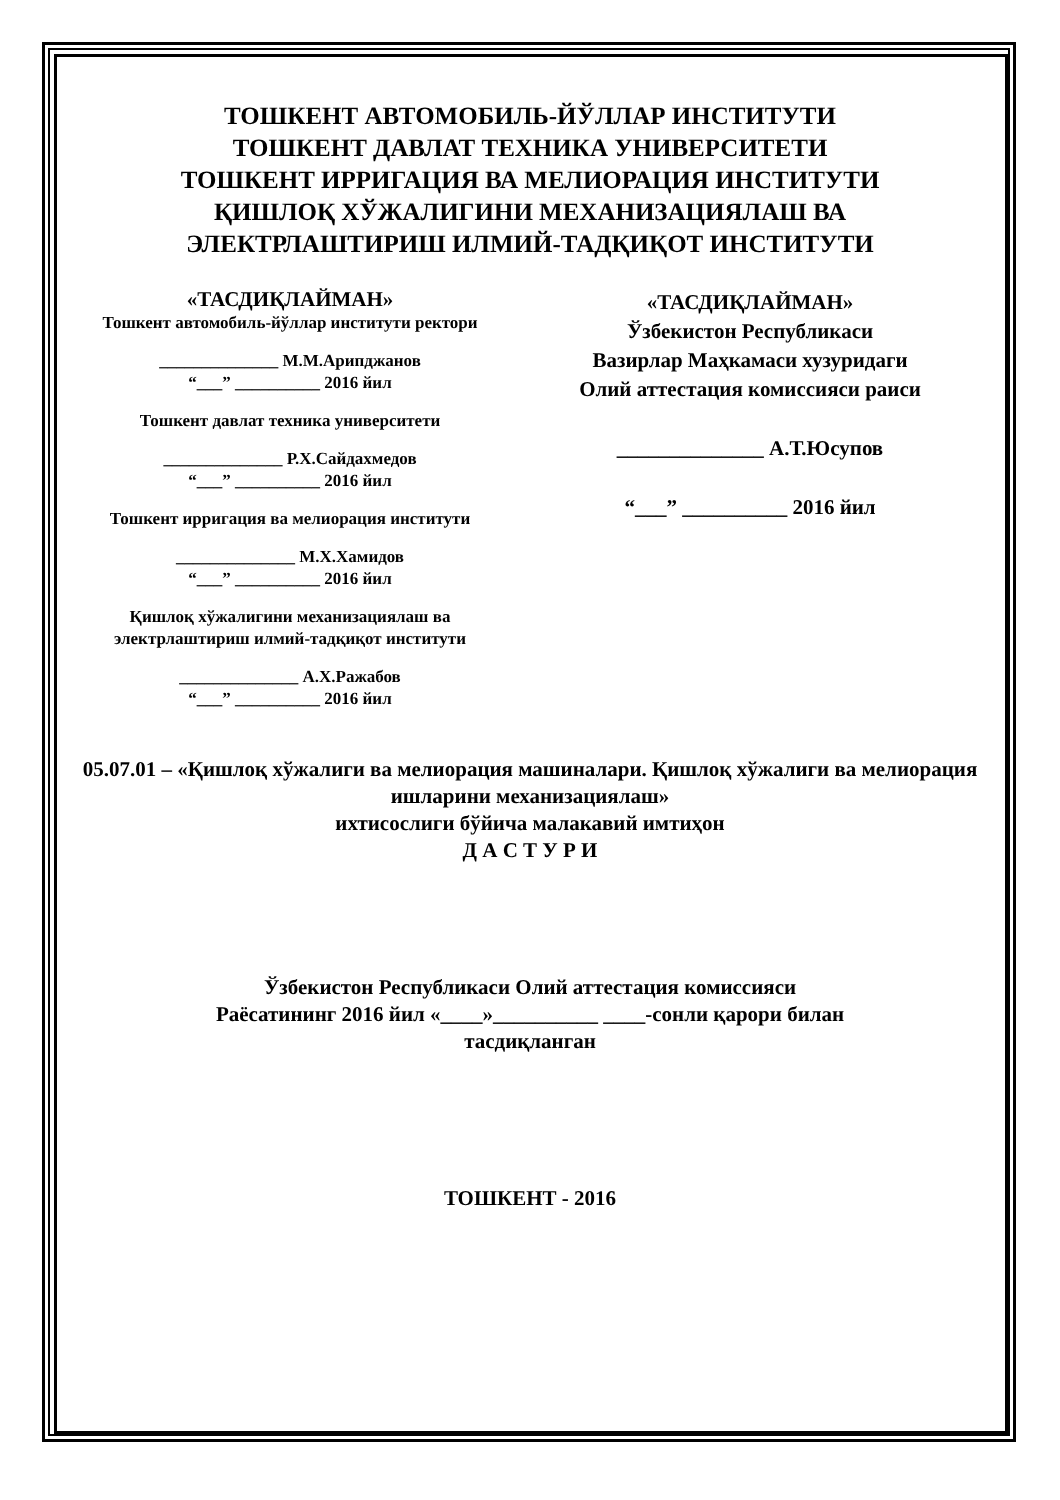ТОШКЕНТ АВТОМОБИЛЬ-ЙЎЛЛАР ИНСТИТУТИ
ТОШКЕНТ ДАВЛАТ ТЕХНИКА УНИВЕРСИТЕТИ
ТОШКЕНТ ИРРИГАЦИЯ ВА МЕЛИОРАЦИЯ ИНСТИТУТИ
ҚИШЛОҚ ХЎЖАЛИГИНИ МЕХАНИЗАЦИЯЛАШ ВА
ЭЛЕКТРЛАШТИРИШ ИЛМИЙ-ТАДҚИҚОТ ИНСТИТУТИ
«ТАСДИҚЛАЙМАН»
Тошкент автомобиль-йўллар институти ректори
______________ М.М.Арипджанов
“___” __________ 2016 йил
Тошкент давлат техника университети
______________ Р.Х.Сайдахмедов
“___” __________ 2016 йил
Тошкент ирригация ва мелиорация институти
______________ М.Х.Хамидов
“___” __________ 2016 йил
Қишлоқ хўжалигини механизациялаш ва электрлаштириш илмий-тадқиқот институти
______________ А.Х.Ражабов
“___” __________ 2016 йил
«ТАСДИҚЛАЙМАН»
Ўзбекистон Республикаси
Вазирлар Маҳкамаси хузуридаги
Олий аттестация комиссияси раиси
______________ А.Т.Юсупов
“___” __________ 2016 йил
05.07.01 – «Қишлоқ хўжалиги ва мелиорация машиналари. Қишлоқ хўжалиги ва мелиорация ишларини механизациялаш»
ихтисослиги бўйича малакавий имтиҳон
Д А С Т У Р И
Ўзбекистон Республикаси Олий аттестация комиссияси
Раёсатининг 2016 йил «____»__________ ____-сонли қарори билан
тасдиқланган
ТОШКЕНТ - 2016